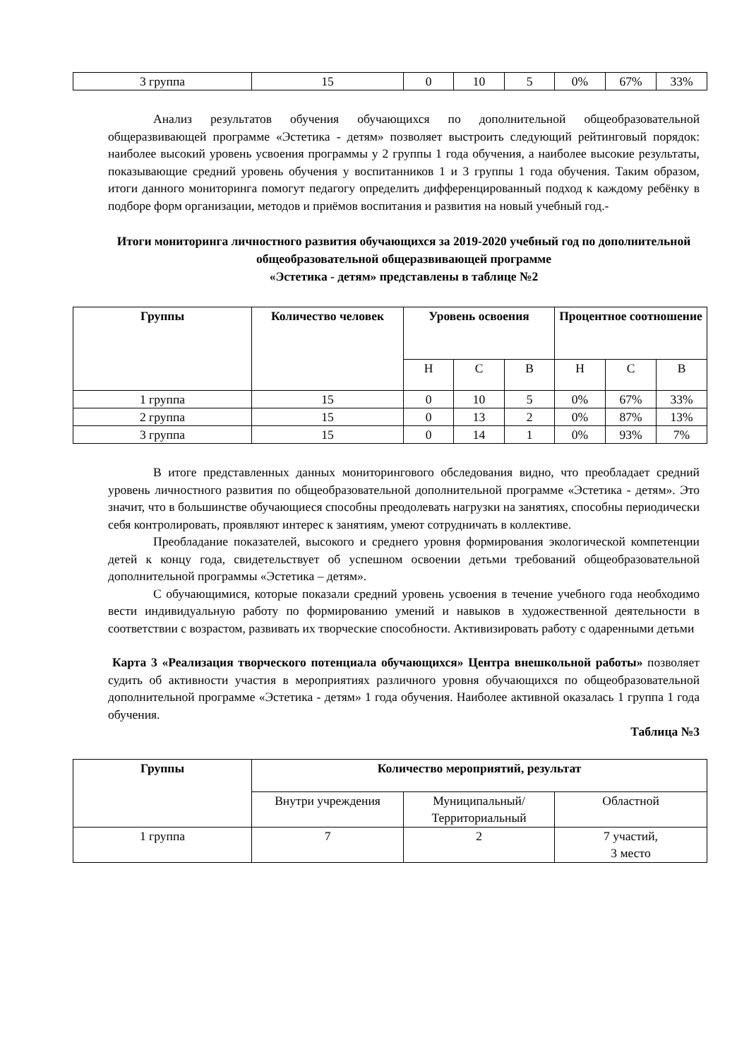| 3 группа | 15 | 0 | 10 | 5 | 0% | 67% | 33% |
Анализ результатов обучения обучающихся по дополнительной общеобразовательной общеразвивающей программе «Эстетика - детям» позволяет выстроить следующий рейтинговый порядок: наиболее высокий уровень усвоения программы у 2 группы 1 года обучения, а наиболее высокие результаты, показывающие средний уровень обучения у воспитанников 1 и 3 группы 1 года обучения. Таким образом, итоги данного мониторинга помогут педагогу определить дифференцированный подход к каждому ребёнку в подборе форм организации, методов и приёмов воспитания и развития на новый учебный год.-
Итоги мониторинга личностного развития обучающихся за 2019-2020 учебный год по дополнительной общеобразовательной общеразвивающей программе
«Эстетика - детям» представлены в таблице №2
| Группы | Количество человек | Уровень освоения | | | Процентное соотношение | | |
| --- | --- | --- | --- | --- | --- | --- | --- |
| | | Н | С | В | Н | С | В |
| 1 группа | 15 | 0 | 10 | 5 | 0% | 67% | 33% |
| 2 группа | 15 | 0 | 13 | 2 | 0% | 87% | 13% |
| 3 группа | 15 | 0 | 14 | 1 | 0% | 93% | 7% |
В итоге представленных данных мониторингового обследования видно, что преобладает средний уровень личностного развития по общеобразовательной дополнительной программе «Эстетика - детям». Это значит, что в большинстве обучающиеся способны преодолевать нагрузки на занятиях, способны периодически себя контролировать, проявляют интерес к занятиям, умеют сотрудничать в коллективе.
Преобладание показателей, высокого и среднего уровня формирования экологической компетенции детей к концу года, свидетельствует об успешном освоении детьми требований общеобразовательной дополнительной программы «Эстетика – детям».
С обучающимися, которые показали средний уровень усвоения в течение учебного года необходимо вести индивидуальную работу по формированию умений и навыков в художественной деятельности в соответствии с возрастом, развивать их творческие способности. Активизировать работу с одаренными детьми
Карта 3 «Реализация творческого потенциала обучающихся» Центра внешкольной работы» позволяет судить об активности участия в мероприятиях различного уровня обучающихся по общеобразовательной дополнительной программе «Эстетика - детям» 1 года обучения. Наиболее активной оказалась 1 группа 1 года обучения.
Таблица №3
| Группы | Количество мероприятий, результат | | |
| --- | --- | --- | --- |
| | Внутри учреждения | Муниципальный/ Территориальный | Областной |
| 1 группа | 7 | 2 | 7 участий, 3 место |